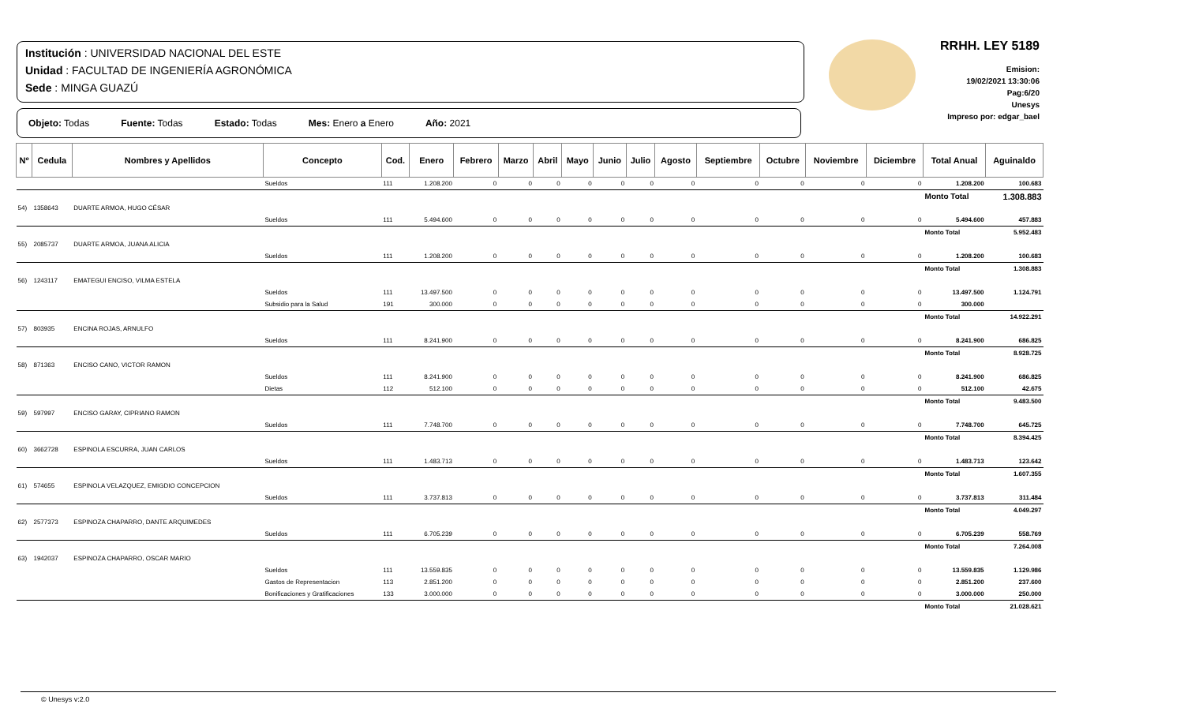Institución : UNIVERSIDAD NACIONAL DEL ESTE
Unidad : FACULTAD DE INGENIERÍA AGRONÓMICA
Sede : MINGA GUAZÚ
Objeto: Todas Fuente: Todas Estado: Todas Mes: Enero a Enero Año: 2021
RRHH. LEY 5189
Emision:
19/02/2021 13:30:06
Pag:6/20
Unesys
Impreso por: edgar_bael
| Nº | Cedula | Nombres y Apellidos | Concepto | Cod. | Enero | Febrero | Marzo | Abril | Mayo | Junio | Julio | Agosto | Septiembre | Octubre | Noviembre | Diciembre | Total Anual | Aguinaldo |
| --- | --- | --- | --- | --- | --- | --- | --- | --- | --- | --- | --- | --- | --- | --- | --- | --- | --- | --- |
| | | | Sueldos | 111 | 1.208.200 | 0 | 0 | 0 | 0 | 0 | 0 | 0 | 0 | 0 | 0 | 0 | 1.208.200 | 100.683 |
| | | | | | | | | | | | | | | | | | Monto Total | 1.308.883 |
| 54) | 1358643 | DUARTE ARMOA, HUGO CÉSAR | | | | | | | | | | | | | | | | |
| | | | Sueldos | 111 | 5.494.600 | 0 | 0 | 0 | 0 | 0 | 0 | 0 | 0 | 0 | 0 | 0 | 5.494.600 | 457.883 |
| | | | | | | | | | | | | | | | | | Monto Total | 5.952.483 |
| 55) | 2085737 | DUARTE ARMOA, JUANA ALICIA | | | | | | | | | | | | | | | | |
| | | | Sueldos | 111 | 1.208.200 | 0 | 0 | 0 | 0 | 0 | 0 | 0 | 0 | 0 | 0 | 0 | 1.208.200 | 100.683 |
| | | | | | | | | | | | | | | | | | Monto Total | 1.308.883 |
| 56) | 1243117 | EMATEGUI ENCISO, VILMA ESTELA | | | | | | | | | | | | | | | | |
| | | | Sueldos | 111 | 13.497.500 | 0 | 0 | 0 | 0 | 0 | 0 | 0 | 0 | 0 | 0 | 0 | 13.497.500 | 1.124.791 |
| | | | Subsidio para la Salud | 191 | 300.000 | 0 | 0 | 0 | 0 | 0 | 0 | 0 | 0 | 0 | 0 | 0 | 300.000 | |
| | | | | | | | | | | | | | | | | | Monto Total | 14.922.291 |
| 57) | 803935 | ENCINA ROJAS, ARNULFO | | | | | | | | | | | | | | | | |
| | | | Sueldos | 111 | 8.241.900 | 0 | 0 | 0 | 0 | 0 | 0 | 0 | 0 | 0 | 0 | 0 | 8.241.900 | 686.825 |
| | | | | | | | | | | | | | | | | | Monto Total | 8.928.725 |
| 58) | 871363 | ENCISO CANO, VICTOR RAMON | | | | | | | | | | | | | | | | |
| | | | Sueldos | 111 | 8.241.900 | 0 | 0 | 0 | 0 | 0 | 0 | 0 | 0 | 0 | 0 | 0 | 8.241.900 | 686.825 |
| | | | Dietas | 112 | 512.100 | 0 | 0 | 0 | 0 | 0 | 0 | 0 | 0 | 0 | 0 | 0 | 512.100 | 42.675 |
| | | | | | | | | | | | | | | | | | Monto Total | 9.483.500 |
| 59) | 597997 | ENCISO GARAY, CIPRIANO RAMON | | | | | | | | | | | | | | | | |
| | | | Sueldos | 111 | 7.748.700 | 0 | 0 | 0 | 0 | 0 | 0 | 0 | 0 | 0 | 0 | 0 | 7.748.700 | 645.725 |
| | | | | | | | | | | | | | | | | | Monto Total | 8.394.425 |
| 60) | 3662728 | ESPINOLA ESCURRA, JUAN CARLOS | | | | | | | | | | | | | | | | |
| | | | Sueldos | 111 | 1.483.713 | 0 | 0 | 0 | 0 | 0 | 0 | 0 | 0 | 0 | 0 | 0 | 1.483.713 | 123.642 |
| | | | | | | | | | | | | | | | | | Monto Total | 1.607.355 |
| 61) | 574655 | ESPINOLA VELAZQUEZ, EMIGDIO CONCEPCION | | | | | | | | | | | | | | | | |
| | | | Sueldos | 111 | 3.737.813 | 0 | 0 | 0 | 0 | 0 | 0 | 0 | 0 | 0 | 0 | 0 | 3.737.813 | 311.484 |
| | | | | | | | | | | | | | | | | | Monto Total | 4.049.297 |
| 62) | 2577373 | ESPINOZA CHAPARRO, DANTE ARQUIMEDES | | | | | | | | | | | | | | | | |
| | | | Sueldos | 111 | 6.705.239 | 0 | 0 | 0 | 0 | 0 | 0 | 0 | 0 | 0 | 0 | 0 | 6.705.239 | 558.769 |
| | | | | | | | | | | | | | | | | | Monto Total | 7.264.008 |
| 63) | 1942037 | ESPINOZA CHAPARRO, OSCAR MARIO | | | | | | | | | | | | | | | | |
| | | | Sueldos | 111 | 13.559.835 | 0 | 0 | 0 | 0 | 0 | 0 | 0 | 0 | 0 | 0 | 0 | 13.559.835 | 1.129.986 |
| | | | Gastos de Representacion | 113 | 2.851.200 | 0 | 0 | 0 | 0 | 0 | 0 | 0 | 0 | 0 | 0 | 0 | 2.851.200 | 237.600 |
| | | | Bonificaciones y Gratificaciones | 133 | 3.000.000 | 0 | 0 | 0 | 0 | 0 | 0 | 0 | 0 | 0 | 0 | 0 | 3.000.000 | 250.000 |
| | | | | | | | | | | | | | | | | | Monto Total | 21.028.621 |
© Unesys v:2.0